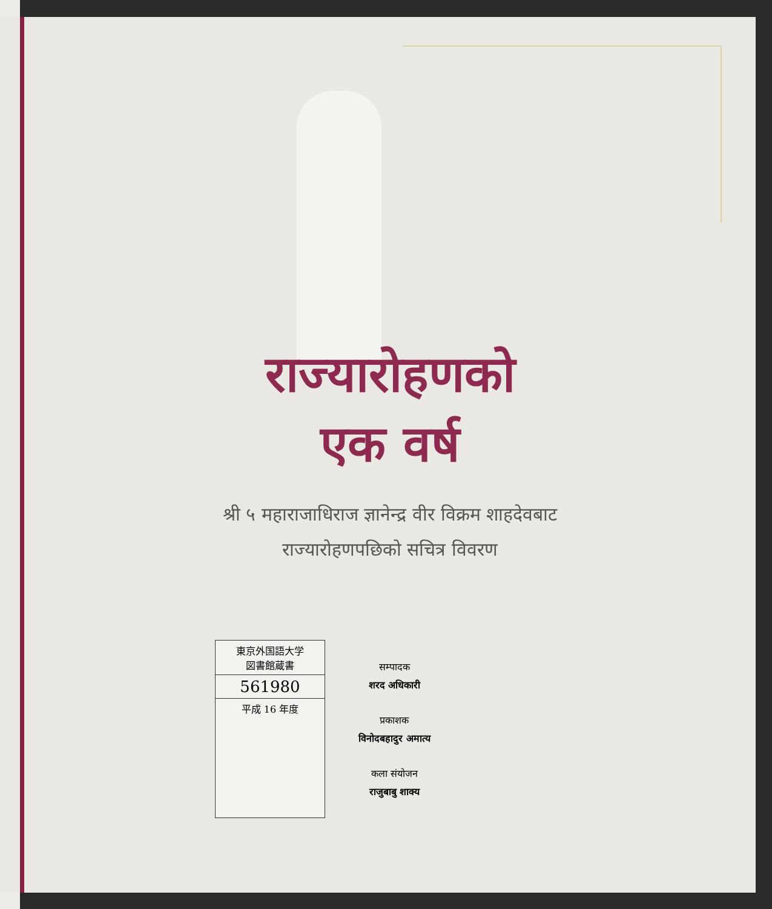राज्यारोहणको
एक वर्ष
श्री ५ महाराजाधिराज ज्ञानेन्द्र वीर विक्रम शाहदेवबाट
राज्यारोहणपछिको सचित्र विवरण
東京外国語大学
図書館蔵書
561980
平成 16 年度
सम्पादक
शरद अधिकारी
प्रकाशक
विनोदबहादुर अमात्य
कला संयोजन
राजुबाबु शाक्य